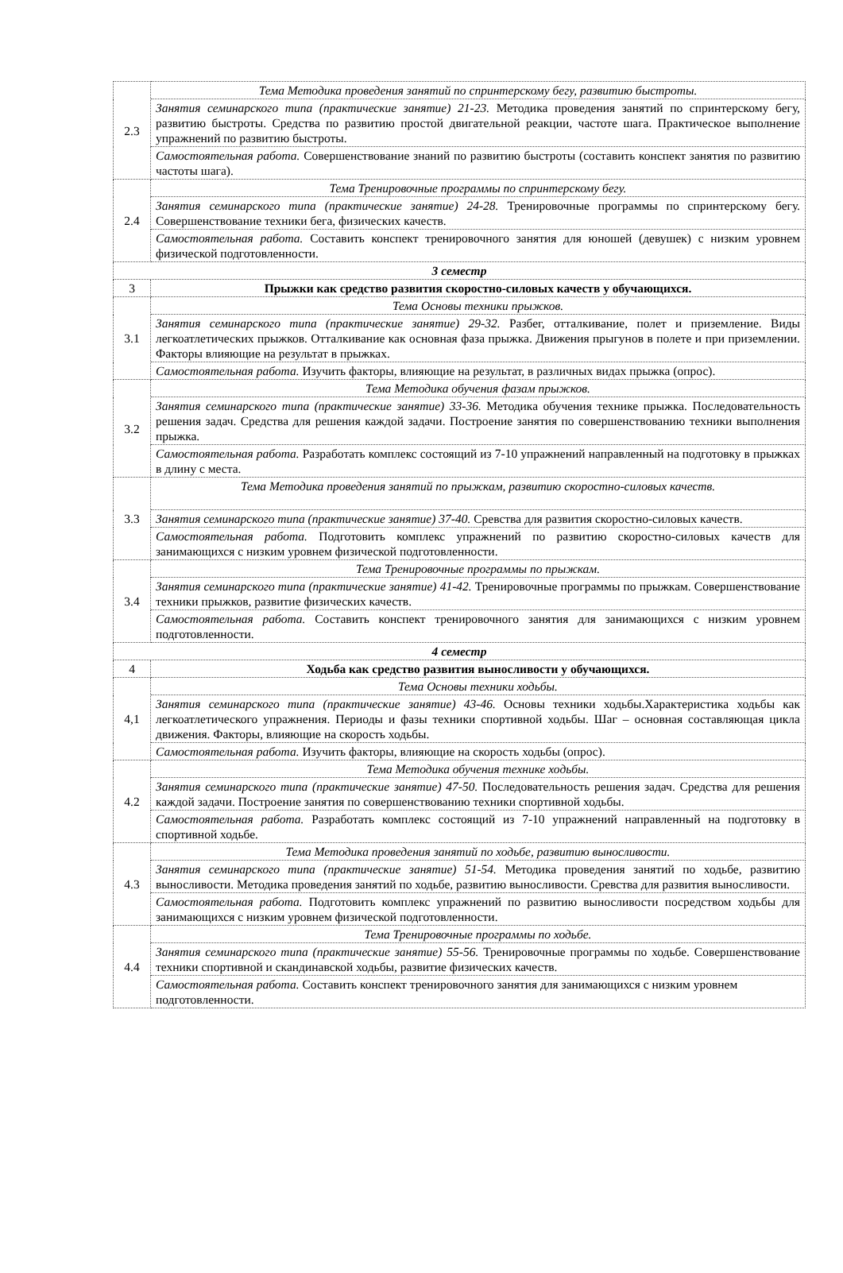| 2.3 | Тема Методика проведения занятий по спринтерскому бегу, развитию быстроты. |
| | Занятия семинарского типа (практические занятие) 21-23. Методика проведения занятий по спринтерскому бегу, развитию быстроты. Средства по развитию простой двигательной реакции, частоте шага. Практическое выполнение упражнений по развитию быстроты. |
| | Самостоятельная работа. Совершенствование знаний по развитию быстроты (составить конспект занятия по развитию частоты шага). |
| 2.4 | Тема Тренировочные программы по спринтерскому бегу. |
| | Занятия семинарского типа (практические занятие) 24-28. Тренировочные программы по спринтерскому бегу. Совершенствование техники бега, физических качеств. |
| | Самостоятельная работа. Составить конспект тренировочного занятия для юношей (девушек) с низким уровнем физической подготовленности. |
| 3 семестр | |
| 3 | Прыжки как средство развития скоростно-силовых качеств у обучающихся. |
| 3.1 | Тема Основы техники прыжков. |
| | Занятия семинарского типа (практические занятие) 29-32. Разбег, отталкивание, полет и приземление. Виды легкоатлетических прыжков. Отталкивание как основная фаза прыжка. Движения прыгунов в полете и при приземлении. Факторы влияющие на результат в прыжках. |
| | Самостоятельная работа. Изучить факторы, влияющие на результат, в различных видах прыжка (опрос). |
| 3.2 | Тема Методика обучения фазам прыжков. |
| | Занятия семинарского типа (практические занятие) 33-36. Методика обучения технике прыжка. Последовательность решения задач. Средства для решения каждой задачи. Построение занятия по совершенствованию техники выполнения прыжка. |
| | Самостоятельная работа. Разработать комплекс состоящий из 7-10 упражнений направленный на подготовку в прыжках в длину с места. |
| 3.3 | Тема Методика проведения занятий по прыжкам, развитию скоростно-силовых качеств. |
| | Занятия семинарского типа (практические занятие) 37-40. Сревства для развития скоростно-силовых качеств. |
| | Самостоятельная работа. Подготовить комплекс упражнений по развитию скоростно-силовых качеств для занимающихся с низким уровнем физической подготовленности. |
| 3.4 | Тема Тренировочные программы по прыжкам. |
| | Занятия семинарского типа (практические занятие) 41-42. Тренировочные программы по прыжкам. Совершенствование техники прыжков, развитие физических качеств. |
| | Самостоятельная работа. Составить конспект тренировочного занятия для занимающихся с низким уровнем подготовленности. |
| 4 семестр | |
| 4 | Ходьба как средство развития выносливости у обучающихся. |
| 4,1 | Тема Основы техники ходьбы. |
| | Занятия семинарского типа (практические занятие) 43-46. Основы техники ходьбы.Характеристика ходьбы как легкоатлетического упражнения. Периоды и фазы техники спортивной ходьбы. Шаг – основная составляющая цикла движения. Факторы, влияющие на скорость ходьбы. |
| | Самостоятельная работа. Изучить факторы, влияющие на скорость ходьбы (опрос). |
| 4.2 | Тема Методика обучения технике ходьбы. |
| | Занятия семинарского типа (практические занятие) 47-50. Последовательность решения задач. Средства для решения каждой задачи. Построение занятия по совершенствованию техники спортивной ходьбы. |
| | Самостоятельная работа. Разработать комплекс состоящий из 7-10 упражнений направленный на подготовку в спортивной ходьбе. |
| 4.3 | Тема Методика проведения занятий по ходьбе, развитию выносливости. |
| | Занятия семинарского типа (практические занятие) 51-54. Методика проведения занятий по ходьбе, развитию выносливости. Методика проведения занятий по ходьбе, развитию выносливости. Сревства для развития выносливости. |
| | Самостоятельная работа. Подготовить комплекс упражнений по развитию выносливости посредством ходьбы для занимающихся с низким уровнем физической подготовленности. |
| 4.4 | Тема Тренировочные программы по ходьбе. |
| | Занятия семинарского типа (практические занятие) 55-56. Тренировочные программы по ходьбе. Совершенствование техники спортивной и скандинавской ходьбы, развитие физических качеств. |
| | Самостоятельная работа. Составить конспект тренировочного занятия для занимающихся с низким уровнем подготовленности. |